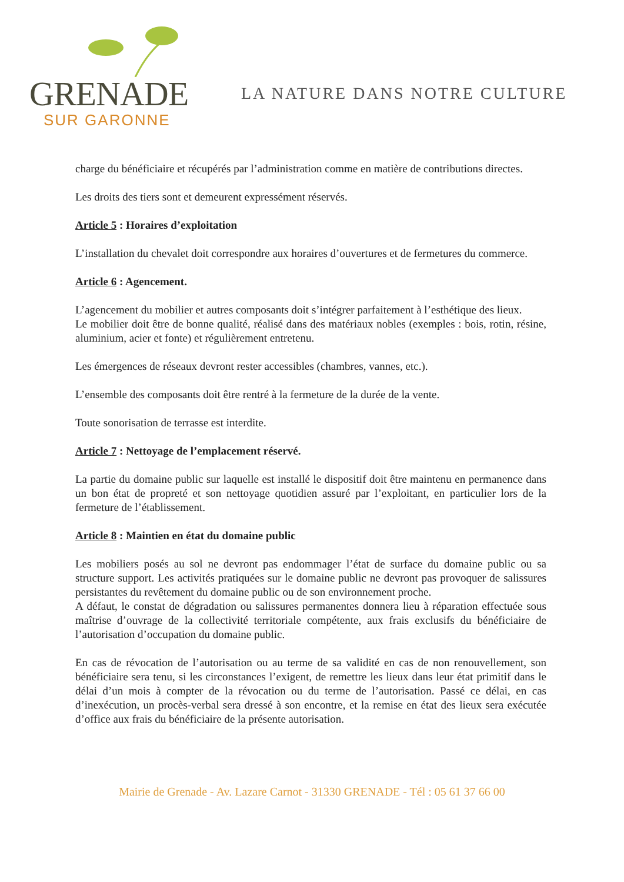GRENADE
SUR GARONNE
LA NATURE DANS NOTRE CULTURE
charge du bénéficiaire et récupérés par l’administration comme en matière de contributions directes.
Les droits des tiers sont et demeurent expressément réservés.
Article 5 : Horaires d’exploitation
L’installation du chevalet doit correspondre aux horaires d’ouvertures et de fermetures du commerce.
Article 6 : Agencement.
L’agencement du mobilier et autres composants doit s’intégrer parfaitement à l’esthétique des lieux.
Le mobilier doit être de bonne qualité, réalisé dans des matériaux nobles (exemples : bois, rotin, résine, aluminium, acier et fonte) et régulièrement entretenu.
Les émergences de réseaux devront rester accessibles (chambres, vannes, etc.).
L’ensemble des composants doit être rentré à la fermeture de la durée de la vente.
Toute sonorisation de terrasse est interdite.
Article 7 : Nettoyage de l’emplacement réservé.
La partie du domaine public sur laquelle est installé le dispositif doit être maintenu en permanence dans un bon état de propreté et son nettoyage quotidien assuré par l’exploitant, en particulier lors de la fermeture de l’établissement.
Article 8 : Maintien en état du domaine public
Les mobiliers posés au sol ne devront pas endommager l’état de surface du domaine public ou sa structure support. Les activités pratiquées sur le domaine public ne devront pas provoquer de salissures persistantes du revêtement du domaine public ou de son environnement proche.
A défaut, le constat de dégradation ou salissures permanentes donnera lieu à réparation effectuée sous maîtrise d’ouvrage de la collectivité territoriale compétente, aux frais exclusifs du bénéficiaire de l’autorisation d’occupation du domaine public.
En cas de révocation de l’autorisation ou au terme de sa validité en cas de non renouvellement, son bénéficiaire sera tenu, si les circonstances l’exigent, de remettre les lieux dans leur état primitif dans le délai d’un mois à compter de la révocation ou du terme de l’autorisation. Passé ce délai, en cas d’inexécution, un procès-verbal sera dressé à son encontre, et la remise en état des lieux sera exécutée d’office aux frais du bénéficiaire de la présente autorisation.
Mairie de Grenade - Av. Lazare Carnot - 31330 GRENADE - Tél : 05 61 37 66 00